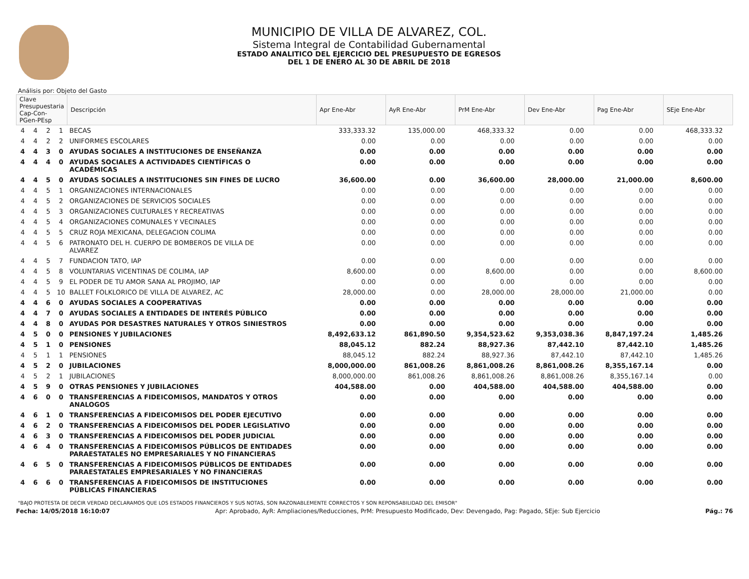MUNICIPIO DE VILLA DE ALVAREZ, COL.
Sistema Integral de Contabilidad Gubernamental
ESTADO ANALITICO DEL EJERCICIO DEL PRESUPUESTO DE EGRESOS
DEL 1 DE ENERO AL 30 DE ABRIL DE 2018
Análisis por: Objeto del Gasto
| Clave Presupuestaria Cap-Con-PGen-PEsp | | | | Descripción | Apr Ene-Abr | AyR Ene-Abr | PrM Ene-Abr | Dev Ene-Abr | Pag Ene-Abr | SEje Ene-Abr |
| --- | --- | --- | --- | --- | --- | --- | --- | --- | --- | --- |
| 4 | 4 | 2 | 1 | BECAS | 333,333.32 | 135,000.00 | 468,333.32 | 0.00 | 0.00 | 468,333.32 |
| 4 | 4 | 2 | 2 | UNIFORMES ESCOLARES | 0.00 | 0.00 | 0.00 | 0.00 | 0.00 | 0.00 |
| 4 | 4 | 3 | 0 | AYUDAS SOCIALES A INSTITUCIONES DE ENSEÑANZA | 0.00 | 0.00 | 0.00 | 0.00 | 0.00 | 0.00 |
| 4 | 4 | 4 | 0 | AYUDAS SOCIALES A ACTIVIDADES CIENTÍFICAS O ACADÉMICAS | 0.00 | 0.00 | 0.00 | 0.00 | 0.00 | 0.00 |
| 4 | 4 | 5 | 0 | AYUDAS SOCIALES A INSTITUCIONES SIN FINES DE LUCRO | 36,600.00 | 0.00 | 36,600.00 | 28,000.00 | 21,000.00 | 8,600.00 |
| 4 | 4 | 5 | 1 | ORGANIZACIONES INTERNACIONALES | 0.00 | 0.00 | 0.00 | 0.00 | 0.00 | 0.00 |
| 4 | 4 | 5 | 2 | ORGANIZACIONES DE SERVICIOS SOCIALES | 0.00 | 0.00 | 0.00 | 0.00 | 0.00 | 0.00 |
| 4 | 4 | 5 | 3 | ORGANIZACIONES CULTURALES Y RECREATIVAS | 0.00 | 0.00 | 0.00 | 0.00 | 0.00 | 0.00 |
| 4 | 4 | 5 | 4 | ORGANIZACIONES COMUNALES Y VECINALES | 0.00 | 0.00 | 0.00 | 0.00 | 0.00 | 0.00 |
| 4 | 4 | 5 | 5 | CRUZ ROJA MEXICANA, DELEGACION COLIMA | 0.00 | 0.00 | 0.00 | 0.00 | 0.00 | 0.00 |
| 4 | 4 | 5 | 6 | PATRONATO DEL H. CUERPO DE BOMBEROS DE VILLA DE ALVAREZ | 0.00 | 0.00 | 0.00 | 0.00 | 0.00 | 0.00 |
| 4 | 4 | 5 | 7 | FUNDACION TATO, IAP | 0.00 | 0.00 | 0.00 | 0.00 | 0.00 | 0.00 |
| 4 | 4 | 5 | 8 | VOLUNTARIAS VICENTINAS DE COLIMA, IAP | 8,600.00 | 0.00 | 8,600.00 | 0.00 | 0.00 | 8,600.00 |
| 4 | 4 | 5 | 9 | EL PODER DE TU AMOR SANA AL PROJIMO, IAP | 0.00 | 0.00 | 0.00 | 0.00 | 0.00 | 0.00 |
| 4 | 4 | 5 | 10 | BALLET FOLKLORICO DE VILLA DE ALVAREZ, AC | 28,000.00 | 0.00 | 28,000.00 | 28,000.00 | 21,000.00 | 0.00 |
| 4 | 4 | 6 | 0 | AYUDAS SOCIALES A COOPERATIVAS | 0.00 | 0.00 | 0.00 | 0.00 | 0.00 | 0.00 |
| 4 | 4 | 7 | 0 | AYUDAS SOCIALES A ENTIDADES DE INTERÉS PÚBLICO | 0.00 | 0.00 | 0.00 | 0.00 | 0.00 | 0.00 |
| 4 | 4 | 8 | 0 | AYUDAS POR DESASTRES NATURALES Y OTROS SINIESTROS | 0.00 | 0.00 | 0.00 | 0.00 | 0.00 | 0.00 |
| 4 | 5 | 0 | 0 | PENSIONES Y JUBILACIONES | 8,492,633.12 | 861,890.50 | 9,354,523.62 | 9,353,038.36 | 8,847,197.24 | 1,485.26 |
| 4 | 5 | 1 | 0 | PENSIONES | 88,045.12 | 882.24 | 88,927.36 | 87,442.10 | 87,442.10 | 1,485.26 |
| 4 | 5 | 1 | 1 | PENSIONES | 88,045.12 | 882.24 | 88,927.36 | 87,442.10 | 87,442.10 | 1,485.26 |
| 4 | 5 | 2 | 0 | JUBILACIONES | 8,000,000.00 | 861,008.26 | 8,861,008.26 | 8,861,008.26 | 8,355,167.14 | 0.00 |
| 4 | 5 | 2 | 1 | JUBILACIONES | 8,000,000.00 | 861,008.26 | 8,861,008.26 | 8,861,008.26 | 8,355,167.14 | 0.00 |
| 4 | 5 | 9 | 0 | OTRAS PENSIONES Y JUBILACIONES | 404,588.00 | 0.00 | 404,588.00 | 404,588.00 | 404,588.00 | 0.00 |
| 4 | 6 | 0 | 0 | TRANSFERENCIAS A FIDEICOMISOS, MANDATOS Y OTROS ANALOGOS | 0.00 | 0.00 | 0.00 | 0.00 | 0.00 | 0.00 |
| 4 | 6 | 1 | 0 | TRANSFERENCIAS A FIDEICOMISOS DEL PODER EJECUTIVO | 0.00 | 0.00 | 0.00 | 0.00 | 0.00 | 0.00 |
| 4 | 6 | 2 | 0 | TRANSFERENCIAS A FIDEICOMISOS DEL PODER LEGISLATIVO | 0.00 | 0.00 | 0.00 | 0.00 | 0.00 | 0.00 |
| 4 | 6 | 3 | 0 | TRANSFERENCIAS A FIDEICOMISOS DEL PODER JUDICIAL | 0.00 | 0.00 | 0.00 | 0.00 | 0.00 | 0.00 |
| 4 | 6 | 4 | 0 | TRANSFERENCIAS A FIDEICOMISOS PÚBLICOS DE ENTIDADES PARAESTATALES NO EMPRESARIALES Y NO FINANCIERAS | 0.00 | 0.00 | 0.00 | 0.00 | 0.00 | 0.00 |
| 4 | 6 | 5 | 0 | TRANSFERENCIAS A FIDEICOMISOS PÚBLICOS DE ENTIDADES PARAESTATALES EMPRESARIALES Y NO FINANCIERAS | 0.00 | 0.00 | 0.00 | 0.00 | 0.00 | 0.00 |
| 4 | 6 | 6 | 0 | TRANSFERENCIAS A FIDEICOMISOS DE INSTITUCIONES PÚBLICAS FINANCIERAS | 0.00 | 0.00 | 0.00 | 0.00 | 0.00 | 0.00 |
"BAJO PROTESTA DE DECIR VERDAD DECLARAMOS QUE LOS ESTADOS FINANCIEROS Y SUS NOTAS, SON RAZONABLEMENTE CORRECTOS Y SON REPONSABILIDAD DEL EMISOR"
Fecha: 14/05/2018 16:10:07 Apr: Aprobado, AyR: Ampliaciones/Reducciones, PrM: Presupuesto Modificado, Dev: Devengado, Pag: Pagado, SEje: Sub Ejercicio Pág.: 76